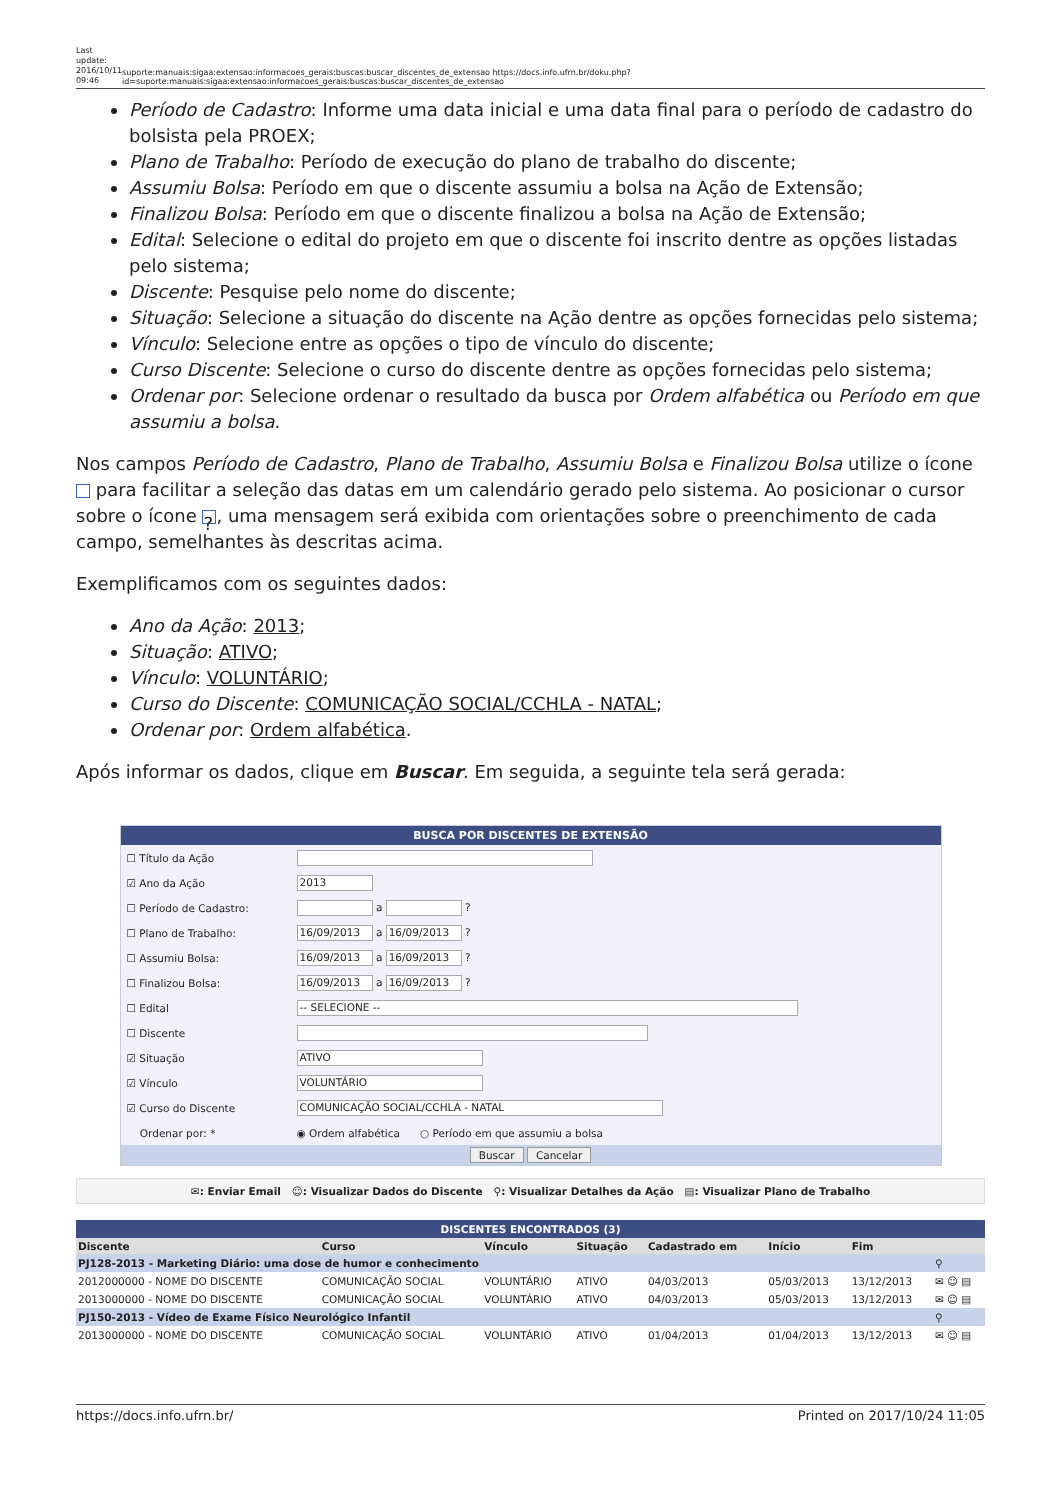Last update: 2016/10/11 09:46
suporte:manuais:sigaa:extensao:informacoes_gerais:buscas:buscar_discentes_de_extensao https://docs.info.ufrn.br/doku.php?id=suporte:manuais:sigaa:extensao:informacoes_gerais:buscas:buscar_discentes_de_extensao
Período de Cadastro: Informe uma data inicial e uma data final para o período de cadastro do bolsista pela PROEX;
Plano de Trabalho: Período de execução do plano de trabalho do discente;
Assumiu Bolsa: Período em que o discente assumiu a bolsa na Ação de Extensão;
Finalizou Bolsa: Período em que o discente finalizou a bolsa na Ação de Extensão;
Edital: Selecione o edital do projeto em que o discente foi inscrito dentre as opções listadas pelo sistema;
Discente: Pesquise pelo nome do discente;
Situação: Selecione a situação do discente na Ação dentre as opções fornecidas pelo sistema;
Vínculo: Selecione entre as opções o tipo de vínculo do discente;
Curso Discente: Selecione o curso do discente dentre as opções fornecidas pelo sistema;
Ordenar por: Selecione ordenar o resultado da busca por Ordem alfabética ou Período em que assumiu a bolsa.
Nos campos Período de Cadastro, Plano de Trabalho, Assumiu Bolsa e Finalizou Bolsa utilize o ícone para facilitar a seleção das datas em um calendário gerado pelo sistema. Ao posicionar o cursor sobre o ícone ?, uma mensagem será exibida com orientações sobre o preenchimento de cada campo, semelhantes às descritas acima.
Exemplificamos com os seguintes dados:
Ano da Ação: 2013;
Situação: ATIVO;
Vínculo: VOLUNTÁRIO;
Curso do Discente: COMUNICAÇÃO SOCIAL/CCHLA - NATAL;
Ordenar por: Ordem alfabética.
Após informar os dados, clique em Buscar. Em seguida, a seguinte tela será gerada:
BUSCA POR DISCENTES DE EXTENSÃO
| ☐ Título da Ação | |
| ☑ Ano da Ação | 2013 |
| ☐ Período de Cadastro: | a ? |
| ☐ Plano de Trabalho: | 16/09/2013 a 16/09/2013 ? |
| ☐ Assumiu Bolsa: | 16/09/2013 a 16/09/2013 ? |
| ☐ Finalizou Bolsa: | 16/09/2013 a 16/09/2013 ? |
| ☐ Edital | -- SELECIONE -- |
| ☐ Discente | |
| ☑ Situação | ATIVO |
| ☑ Vínculo | VOLUNTÁRIO |
| ☑ Curso do Discente | COMUNICAÇÃO SOCIAL/CCHLA - NATAL |
| Ordenar por: * | ◉ Ordem alfabética ○ Período em que assumiu a bolsa |
Buscar Cancelar
✉: Enviar Email ☺: Visualizar Dados do Discente ⚲: Visualizar Detalhes da Ação ▤: Visualizar Plano de Trabalho
DISCENTES ENCONTRADOS (3)
| Discente | Curso | Vínculo | Situação | Cadastrado em | Início | Fim | |
| --- | --- | --- | --- | --- | --- | --- | --- |
| PJ128-2013 - Marketing Diário: uma dose de humor e conhecimento | | | | | | | ⚲ |
| 2012000000 - NOME DO DISCENTE | COMUNICAÇÃO SOCIAL | VOLUNTÁRIO | ATIVO | 04/03/2013 | 05/03/2013 | 13/12/2013 | ✉ ☺ ▤ |
| 2013000000 - NOME DO DISCENTE | COMUNICAÇÃO SOCIAL | VOLUNTÁRIO | ATIVO | 04/03/2013 | 05/03/2013 | 13/12/2013 | ✉ ☺ ▤ |
| PJ150-2013 - Vídeo de Exame Físico Neurológico Infantil | | | | | | | ⚲ |
| 2013000000 - NOME DO DISCENTE | COMUNICAÇÃO SOCIAL | VOLUNTÁRIO | ATIVO | 01/04/2013 | 01/04/2013 | 13/12/2013 | ✉ ☺ ▤ |
https://docs.info.ufrn.br/ Printed on 2017/10/24 11:05